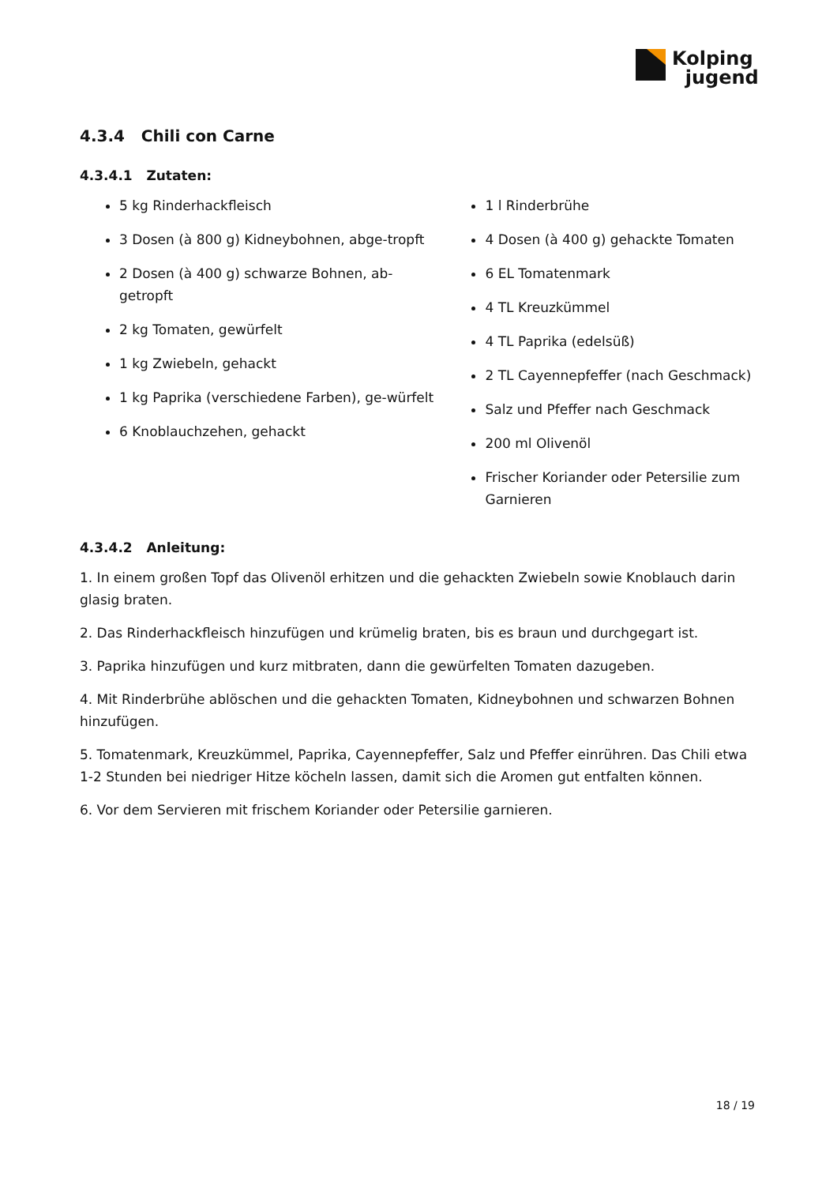Kolping
jugend
4.3.4 Chili con Carne
4.3.4.1 Zutaten:
5 kg Rinderhackfleisch
3 Dosen (à 800 g) Kidneybohnen, abge-tropft
2 Dosen (à 400 g) schwarze Bohnen, ab-getropft
2 kg Tomaten, gewürfelt
1 kg Zwiebeln, gehackt
1 kg Paprika (verschiedene Farben), ge-würfelt
6 Knoblauchzehen, gehackt
1 l Rinderbrühe
4 Dosen (à 400 g) gehackte Tomaten
6 EL Tomatenmark
4 TL Kreuzkümmel
4 TL Paprika (edelsüß)
2 TL Cayennepfeffer (nach Geschmack)
Salz und Pfeffer nach Geschmack
200 ml Olivenöl
Frischer Koriander oder Petersilie zum Garnieren
4.3.4.2 Anleitung:
1. In einem großen Topf das Olivenöl erhitzen und die gehackten Zwiebeln sowie Knoblauch darin glasig braten.
2. Das Rinderhackfleisch hinzufügen und krümelig braten, bis es braun und durchgegart ist.
3. Paprika hinzufügen und kurz mitbraten, dann die gewürfelten Tomaten dazugeben.
4. Mit Rinderbrühe ablöschen und die gehackten Tomaten, Kidneybohnen und schwarzen Bohnen hinzufügen.
5. Tomatenmark, Kreuzkümmel, Paprika, Cayennepfeffer, Salz und Pfeffer einrühren. Das Chili etwa 1-2 Stunden bei niedriger Hitze köcheln lassen, damit sich die Aromen gut entfalten können.
6. Vor dem Servieren mit frischem Koriander oder Petersilie garnieren.
18 / 19